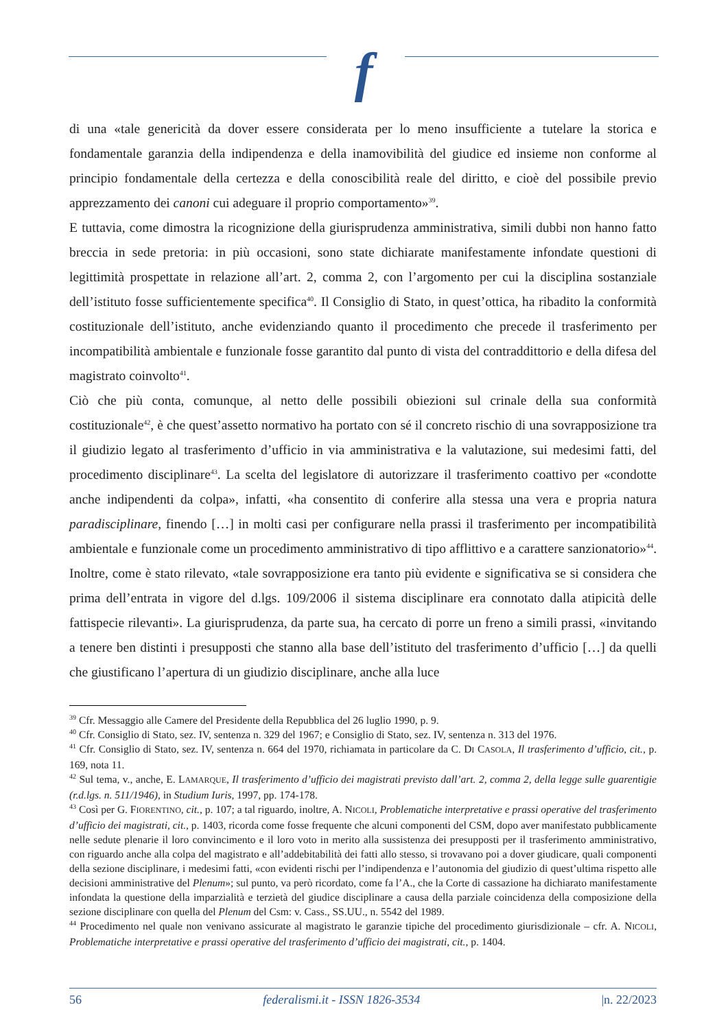f
di una «tale genericità da dover essere considerata per lo meno insufficiente a tutelare la storica e fondamentale garanzia della indipendenza e della inamovibilità del giudice ed insieme non conforme al principio fondamentale della certezza e della conoscibilità reale del diritto, e cioè del possibile previo apprezzamento dei canoni cui adeguare il proprio comportamento»<sup>39</sup>.
E tuttavia, come dimostra la ricognizione della giurisprudenza amministrativa, simili dubbi non hanno fatto breccia in sede pretoria: in più occasioni, sono state dichiarate manifestamente infondate questioni di legittimità prospettate in relazione all’art. 2, comma 2, con l’argomento per cui la disciplina sostanziale dell’istituto fosse sufficientemente specifica<sup>40</sup>. Il Consiglio di Stato, in quest’ottica, ha ribadito la conformità costituzionale dell’istituto, anche evidenziando quanto il procedimento che precede il trasferimento per incompatibilità ambientale e funzionale fosse garantito dal punto di vista del contraddittorio e della difesa del magistrato coinvolto<sup>41</sup>.
Ciò che più conta, comunque, al netto delle possibili obiezioni sul crinale della sua conformità costituzionale<sup>42</sup>, è che quest’assetto normativo ha portato con sé il concreto rischio di una sovrapposizione tra il giudizio legato al trasferimento d’ufficio in via amministrativa e la valutazione, sui medesimi fatti, del procedimento disciplinare<sup>43</sup>. La scelta del legislatore di autorizzare il trasferimento coattivo per «condotte anche indipendenti da colpa», infatti, «ha consentito di conferire alla stessa una vera e propria natura paradisciplinare, finendo […] in molti casi per configurare nella prassi il trasferimento per incompatibilità ambientale e funzionale come un procedimento amministrativo di tipo afflittivo e a carattere sanzionatorio»<sup>44</sup>. Inoltre, come è stato rilevato, «tale sovrapposizione era tanto più evidente e significativa se si considera che prima dell’entrata in vigore del d.lgs. 109/2006 il sistema disciplinare era connotato dalla atipicità delle fattispecie rilevanti». La giurisprudenza, da parte sua, ha cercato di porre un freno a simili prassi, «invitando a tenere ben distinti i presupposti che stanno alla base dell’istituto del trasferimento d’ufficio […] da quelli che giustificano l’apertura di un giudizio disciplinare, anche alla luce
<sup>39</sup> Cfr. Messaggio alle Camere del Presidente della Repubblica del 26 luglio 1990, p. 9.
<sup>40</sup> Cfr. Consiglio di Stato, sez. IV, sentenza n. 329 del 1967; e Consiglio di Stato, sez. IV, sentenza n. 313 del 1976.
<sup>41</sup> Cfr. Consiglio di Stato, sez. IV, sentenza n. 664 del 1970, richiamata in particolare da C. DI CASOLA, Il trasferimento d’ufficio, cit., p. 169, nota 11.
<sup>42</sup> Sul tema, v., anche, E. LAMARQUE, Il trasferimento d’ufficio dei magistrati previsto dall’art. 2, comma 2, della legge sulle guarentigie (r.d.lgs. n. 511/1946), in Studium Iuris, 1997, pp. 174-178.
<sup>43</sup> Così per G. FIORENTINO, cit., p. 107; a tal riguardo, inoltre, A. NICOLI, Problematiche interpretative e prassi operative del trasferimento d’ufficio dei magistrati, cit., p. 1403, ricorda come fosse frequente che alcuni componenti del CSM, dopo aver manifestato pubblicamente nelle sedute plenarie il loro convincimento e il loro voto in merito alla sussistenza dei presupposti per il trasferimento amministrativo, con riguardo anche alla colpa del magistrato e all’addebitabilità dei fatti allo stesso, si trovavano poi a dover giudicare, quali componenti della sezione disciplinare, i medesimi fatti, «con evidenti rischi per l’indipendenza e l’autonomia del giudizio di quest’ultima rispetto alle decisioni amministrative del Plenum»; sul punto, va però ricordato, come fa l’A., che la Corte di cassazione ha dichiarato manifestamente infondata la questione della imparzialità e terzietà del giudice disciplinare a causa della parziale coincidenza della composizione della sezione disciplinare con quella del Plenum del Csm: v. Cass., SS.UU., n. 5542 del 1989.
<sup>44</sup> Procedimento nel quale non venivano assicurate al magistrato le garanzie tipiche del procedimento giurisdizionale – cfr. A. NICOLI, Problematiche interpretative e prassi operative del trasferimento d’ufficio dei magistrati, cit., p. 1404.
56 federalismi.it - ISSN 1826-3534 |n. 22/2023